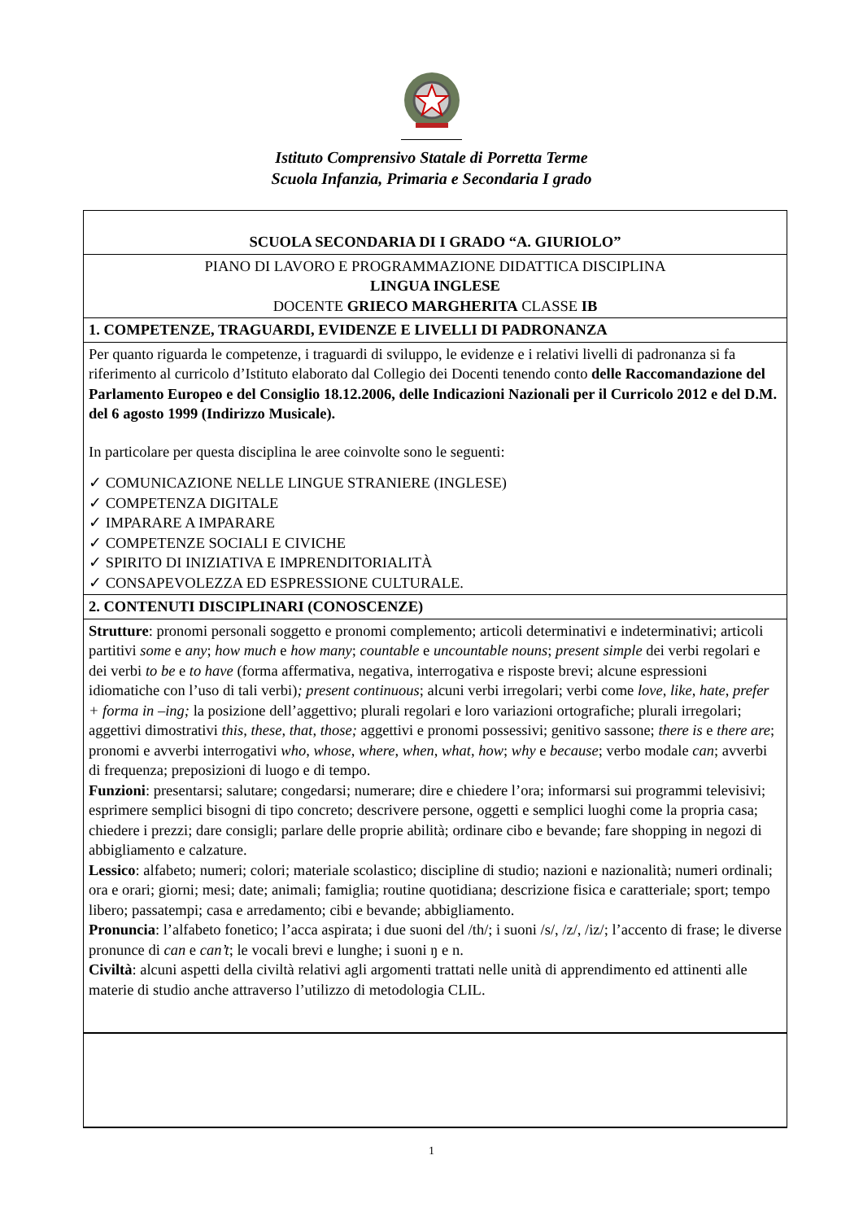Istituto Comprensivo Statale di Porretta Terme
Scuola Infanzia, Primaria e Secondaria I grado
| SCUOLA SECONDARIA DI I GRADO “A. GIURIOLO” |
| PIANO DI LAVORO E PROGRAMMAZIONE DIDATTICA DISCIPLINA LINGUA INGLESE DOCENTE GRIECO MARGHERITA CLASSE IB |
| 1. COMPETENZE, TRAGUARDI, EVIDENZE E LIVELLI DI PADRONANZA |
| Per quanto riguarda le competenze, i traguardi di sviluppo, le evidenze e i relativi livelli di padronanza si fa riferimento al curricolo d’Istituto elaborato dal Collegio dei Docenti tenendo conto delle Raccomandazione del Parlamento Europeo e del Consiglio 18.12.2006, delle Indicazioni Nazionali per il Curricolo 2012 e del D.M. del 6 agosto 1999 (Indirizzo Musicale). In particolare per questa disciplina le aree coinvolte sono le seguenti: ✓ COMUNICAZIONE NELLE LINGUE STRANIERE (INGLESE) ✓ COMPETENZA DIGITALE ✓ IMPARARE A IMPARARE ✓ COMPETENZE SOCIALI E CIVICHE ✓ SPIRITO DI INIZIATIVA E IMPRENDITORIALITÀ ✓ CONSAPEVOLEZZA ED ESPRESSIONE CULTURALE. |
| 2. CONTENUTI DISCIPLINARI (CONOSCENZE) |
| Strutture : pronomi personali soggetto e pronomi complemento; articoli determinativi e indeterminativi; articoli partitivi some e any ; how much e how many ; countable e uncountable nouns ; present simple dei verbi regolari e dei verbi to be e to have (forma affermativa, negativa, interrogativa e risposte brevi; alcune espressioni idiomatiche con l’uso di tali verbi) ; present continuous ; alcuni verbi irregolari; verbi come love, like, hate, prefer + forma in –ing; la posizione dell’aggettivo; plurali regolari e loro variazioni ortografiche; plurali irregolari; aggettivi dimostrativi this, these, that, those; aggettivi e pronomi possessivi; genitivo sassone; there is e there are ; pronomi e avverbi interrogativi who, whose, where, when, what, how ; why e because ; verbo modale can ; avverbi di frequenza; preposizioni di luogo e di tempo. Funzioni : presentarsi; salutare; congedarsi; numerare; dire e chiedere l’ora; informarsi sui programmi televisivi; esprimere semplici bisogni di tipo concreto; descrivere persone, oggetti e semplici luoghi come la propria casa; chiedere i prezzi; dare consigli; parlare delle proprie abilità; ordinare cibo e bevande; fare shopping in negozi di abbigliamento e calzature. Lessico : alfabeto; numeri; colori; materiale scolastico; discipline di studio; nazioni e nazionalità; numeri ordinali; ora e orari; giorni; mesi; date; animali; famiglia; routine quotidiana; descrizione fisica e caratteriale; sport; tempo libero; passatempi; casa e arredamento; cibi e bevande; abbigliamento. Pronuncia : l’alfabeto fonetico; l’acca aspirata; i due suoni del /th/; i suoni /s/, /z/, /iz/; l’accento di frase; le diverse pronunce di can e can’t ; le vocali brevi e lunghe; i suoni ŋ e n. Civiltà : alcuni aspetti della civiltà relativi agli argomenti trattati nelle unità di apprendimento ed attinenti alle materie di studio anche attraverso l’utilizzo di metodologia CLIL. |
1